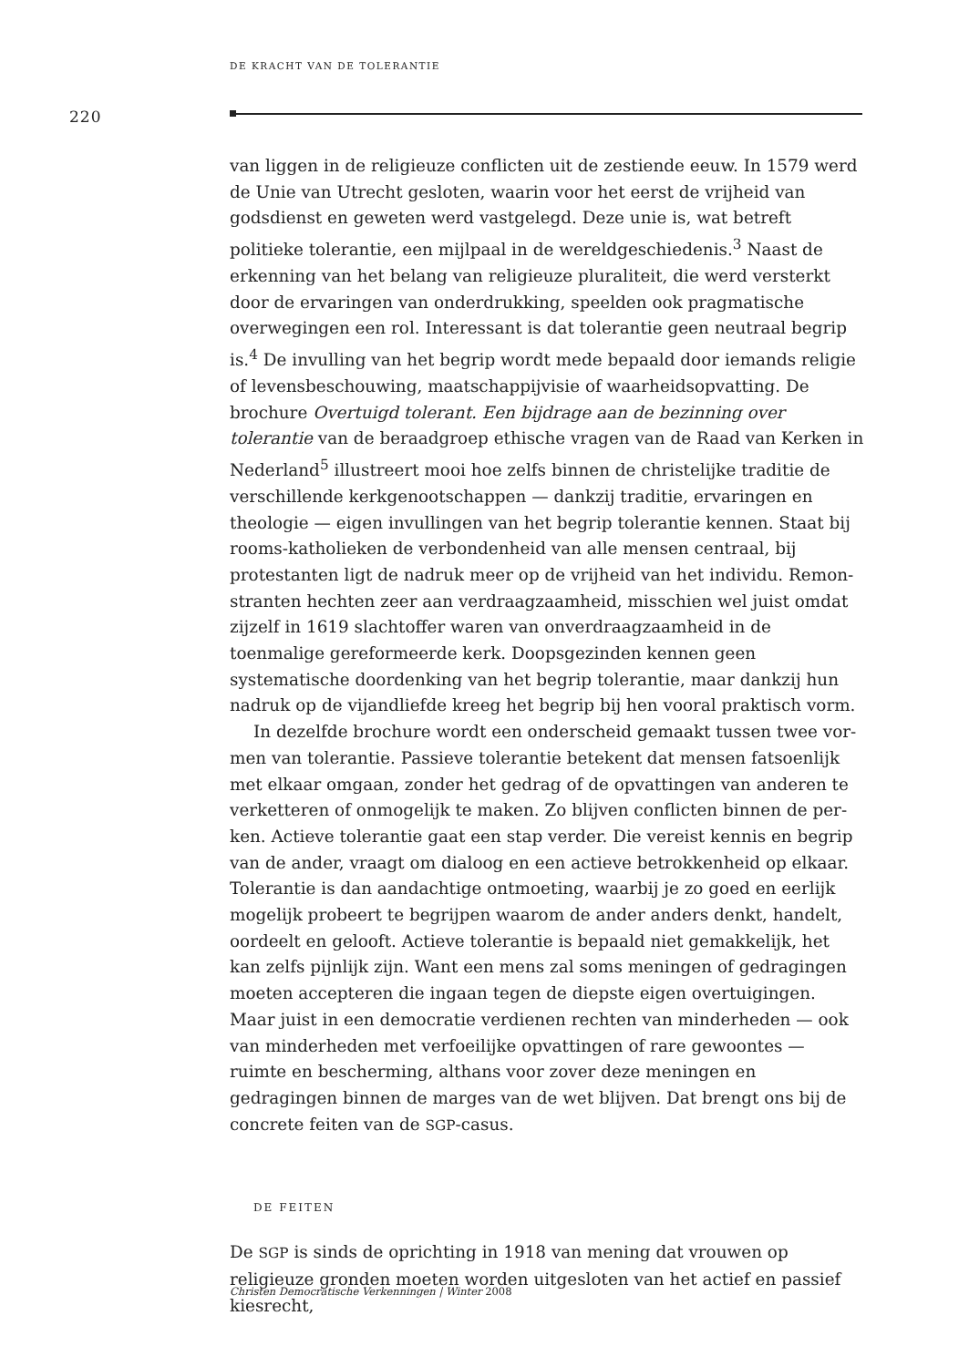DE KRACHT VAN DE TOLERANTIE
220
van liggen in de religieuze conflicten uit de zestiende eeuw. In 1579 werd de Unie van Utrecht gesloten, waarin voor het eerst de vrijheid van godsdienst en geweten werd vastgelegd. Deze unie is, wat betreft politieke tolerantie, een mijlpaal in de wereldgeschiedenis.<sup>3</sup> Naast de erkenning van het belang van religieuze pluraliteit, die werd versterkt door de ervaringen van onder­drukking, speelden ook pragmatische overwegingen een rol. Interessant is dat tolerantie geen neutraal begrip is.<sup>4</sup> De invulling van het begrip wordt mede bepaald door iemands religie of levensbeschouwing, maatschappij­visie of waarheidsopvatting. De brochure Overtuigd tolerant. Een bijdrage aan de bezinning over tolerantie van de beraadgroep ethische vragen van de Raad van Kerken in Nederland<sup>5</sup> illustreert mooi hoe zelfs binnen de christe­lijke traditie de verschillende kerkgenootschappen — dankzij traditie, erva­ringen en theologie — eigen invullingen van het begrip tolerantie kennen. Staat bij rooms-katholieken de verbondenheid van alle mensen centraal, bij protestanten ligt de nadruk meer op de vrijheid van het individu. Remon­stranten hechten zeer aan verdraagzaamheid, misschien wel juist omdat zijzelf in 1619 slachtoffer waren van onverdraagzaamheid in de toenmalige gereformeerde kerk. Doopsgezinden kennen geen systematische doorden­king van het begrip tolerantie, maar dankzij hun nadruk op de vijandliefde kreeg het begrip bij hen vooral praktisch vorm.
In dezelfde brochure wordt een onderscheid gemaakt tussen twee vor­men van tolerantie. Passieve tolerantie betekent dat mensen fatsoenlijk met elkaar omgaan, zonder het gedrag of de opvattingen van anderen te verketteren of onmogelijk te maken. Zo blijven conflicten binnen de per­ken. Actieve tolerantie gaat een stap verder. Die vereist kennis en begrip van de ander, vraagt om dialoog en een actieve betrokkenheid op elkaar. Tolerantie is dan aandachtige ontmoeting, waarbij je zo goed en eerlijk mogelijk probeert te begrijpen waarom de ander anders denkt, handelt, oordeelt en gelooft. Actieve tolerantie is bepaald niet gemakkelijk, het kan zelfs pijnlijk zijn. Want een mens zal soms meningen of gedragingen moeten accepteren die ingaan tegen de diepste eigen overtuigingen. Maar juist in een democratie verdienen rechten van minderheden — ook van minderheden met verfoeilijke opvattingen of rare gewoontes — ruimte en bescherming, althans voor zover deze meningen en gedragingen binnen de marges van de wet blijven. Dat brengt ons bij de concrete feiten van de SGP-casus.
DE FEITEN
De SGP is sinds de oprichting in 1918 van mening dat vrouwen op religieuze gronden moeten worden uitgesloten van het actief en passief kiesrecht,
Christen Democratische Verkenningen | Winter 2008